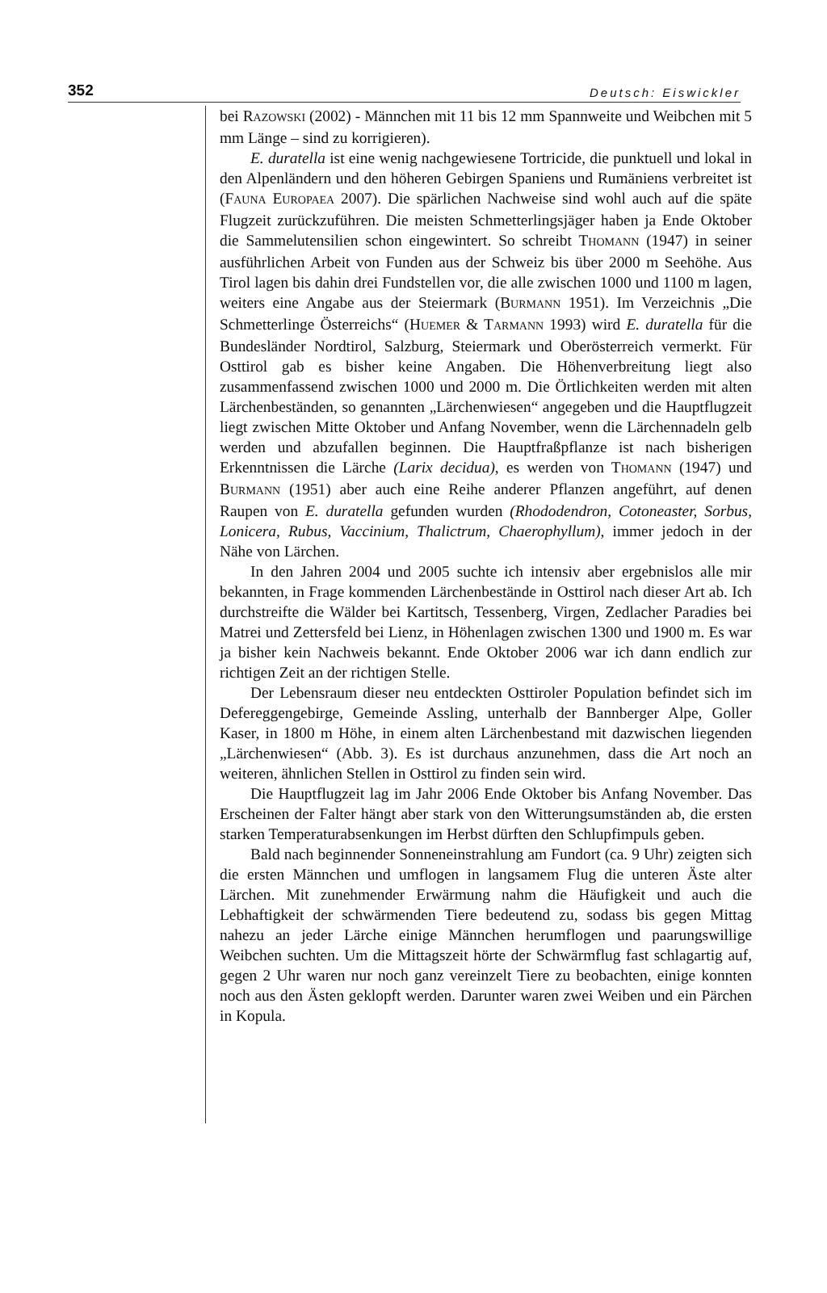352 Deutsch: Eiswickler
bei RAZOWSKI (2002) - Männchen mit 11 bis 12 mm Spannweite und Weibchen mit 5 mm Länge – sind zu korrigieren).
E. duratella ist eine wenig nachgewiesene Tortricide, die punktuell und lokal in den Alpenländern und den höheren Gebirgen Spaniens und Rumäniens verbreitet ist (FAUNA EUROPAEA 2007). Die spärlichen Nachweise sind wohl auch auf die späte Flugzeit zurückzuführen. Die meisten Schmetterlingsjäger haben ja Ende Oktober die Sammelutensilien schon eingewintert. So schreibt THOMANN (1947) in seiner ausführlichen Arbeit von Funden aus der Schweiz bis über 2000 m Seehöhe. Aus Tirol lagen bis dahin drei Fundstellen vor, die alle zwischen 1000 und 1100 m lagen, weiters eine Angabe aus der Steiermark (BURMANN 1951). Im Verzeichnis „Die Schmetterlinge Österreichs“ (HUEMER & TARMANN 1993) wird E. duratella für die Bundesländer Nordtirol, Salzburg, Steiermark und Oberösterreich vermerkt. Für Osttirol gab es bisher keine Angaben. Die Höhenverbreitung liegt also zusammenfassend zwischen 1000 und 2000 m. Die Örtlichkeiten werden mit alten Lärchenbeständen, so genannten „Lärchenwiesen“ angegeben und die Hauptflugzeit liegt zwischen Mitte Oktober und Anfang November, wenn die Lärchennadeln gelb werden und abzufallen beginnen. Die Hauptfraßpflanze ist nach bisherigen Erkenntnissen die Lärche (Larix decidua), es werden von THOMANN (1947) und BURMANN (1951) aber auch eine Reihe anderer Pflanzen angeführt, auf denen Raupen von E. duratella gefunden wurden (Rhododendron, Cotoneaster, Sorbus, Lonicera, Rubus, Vaccinium, Thalictrum, Chaerophyllum), immer jedoch in der Nähe von Lärchen.
In den Jahren 2004 und 2005 suchte ich intensiv aber ergebnislos alle mir bekannten, in Frage kommenden Lärchenbestände in Osttirol nach dieser Art ab. Ich durchstreifte die Wälder bei Kartitsch, Tessenberg, Virgen, Zedlacher Paradies bei Matrei und Zettersfeld bei Lienz, in Höhenlagen zwischen 1300 und 1900 m. Es war ja bisher kein Nachweis bekannt. Ende Oktober 2006 war ich dann endlich zur richtigen Zeit an der richtigen Stelle.
Der Lebensraum dieser neu entdeckten Osttiroler Population befindet sich im Defereggengebirge, Gemeinde Assling, unterhalb der Bannberger Alpe, Goller Kaser, in 1800 m Höhe, in einem alten Lärchenbestand mit dazwischen liegenden „Lärchenwiesen“ (Abb. 3). Es ist durchaus anzunehmen, dass die Art noch an weiteren, ähnlichen Stellen in Osttirol zu finden sein wird.
Die Hauptflugzeit lag im Jahr 2006 Ende Oktober bis Anfang November. Das Erscheinen der Falter hängt aber stark von den Witterungsumständen ab, die ersten starken Temperaturabsenkungen im Herbst dürften den Schlupfimpuls geben.
Bald nach beginnender Sonneneinstrahlung am Fundort (ca. 9 Uhr) zeigten sich die ersten Männchen und umflogen in langsamem Flug die unteren Äste alter Lärchen. Mit zunehmender Erwärmung nahm die Häufigkeit und auch die Lebhaftigkeit der schwärmenden Tiere bedeutend zu, sodass bis gegen Mittag nahezu an jeder Lärche einige Männchen herumflogen und paarungswillige Weibchen suchten. Um die Mittagszeit hörte der Schwärmflug fast schlagartig auf, gegen 2 Uhr waren nur noch ganz vereinzelt Tiere zu beobachten, einige konnten noch aus den Ästen geklopft werden. Darunter waren zwei Weiben und ein Pärchen in Kopula.